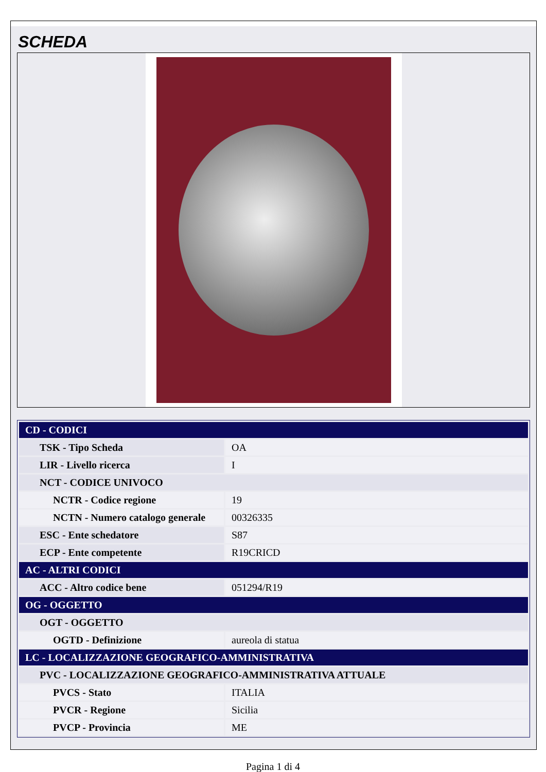SCHEDA
| CD - CODICI | |
| TSK - Tipo Scheda | OA |
| LIR - Livello ricerca | I |
| NCT - CODICE UNIVOCO | |
| NCTR - Codice regione | 19 |
| NCTN - Numero catalogo generale | 00326335 |
| ESC - Ente schedatore | S87 |
| ECP - Ente competente | R19CRICD |
| AC - ALTRI CODICI | |
| ACC - Altro codice bene | 051294/R19 |
| OG - OGGETTO | |
| OGT - OGGETTO | |
| OGTD - Definizione | aureola di statua |
| LC - LOCALIZZAZIONE GEOGRAFICO-AMMINISTRATIVA | |
| PVC - LOCALIZZAZIONE GEOGRAFICO-AMMINISTRATIVA ATTUALE | |
| PVCS - Stato | ITALIA |
| PVCR - Regione | Sicilia |
| PVCP - Provincia | ME |
Pagina 1 di 4